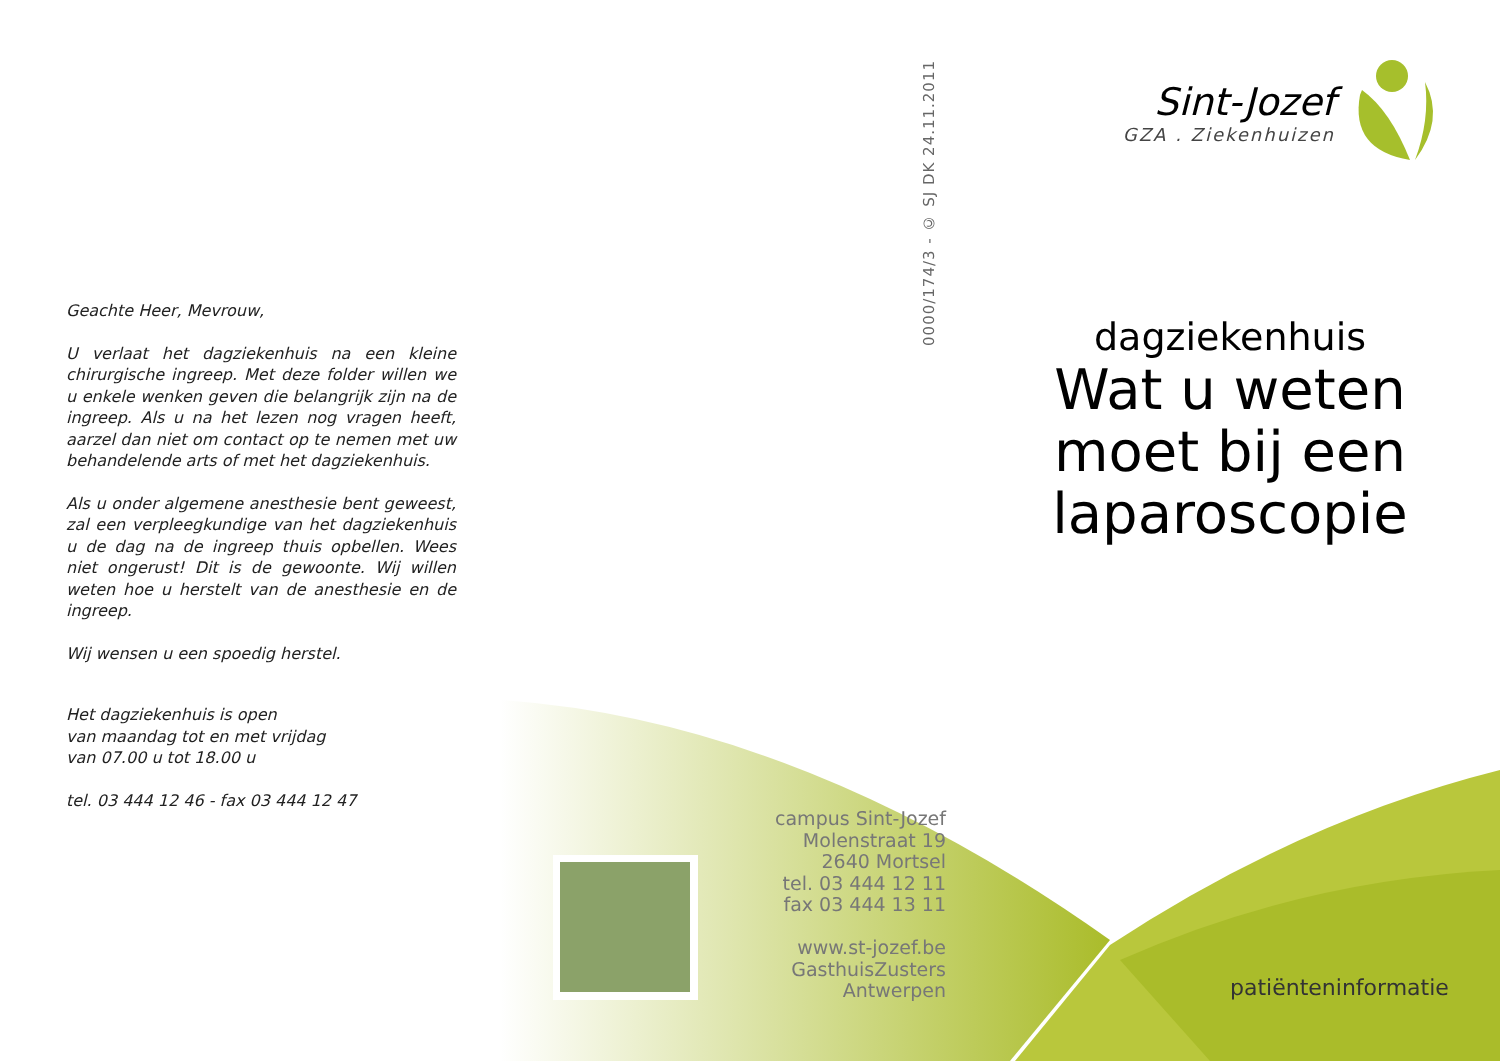Geachte Heer, Mevrouw,
U verlaat het dagziekenhuis na een kleine chirurgische ingreep. Met deze folder willen we u enkele wenken geven die belangrijk zijn na de ingreep. Als u na het lezen nog vragen heeft, aarzel dan niet om contact op te nemen met uw behandelende arts of met het dagziekenhuis.
Als u onder algemene anesthesie bent geweest, zal een verpleegkundige van het dagziekenhuis u de dag na de ingreep thuis opbellen. Wees niet ongerust! Dit is de gewoonte. Wij willen weten hoe u herstelt van de anesthesie en de ingreep.
Wij wensen u een spoedig herstel.
Het dagziekenhuis is open
van maandag tot en met vrijdag
van 07.00 u tot 18.00 u
tel. 03 444 12 46 - fax 03 444 12 47
0000/174/3 - © SJ DK 24.11.2011
campus Sint-Jozef
Molenstraat 19
2640 Mortsel
tel. 03 444 12 11
fax 03 444 13 11
www.st-jozef.be
GasthuisZusters
Antwerpen
Sint-Jozef
GZA . Ziekenhuizen
dagziekenhuis
Wat u weten moet bij een laparoscopie
patiënteninformatie